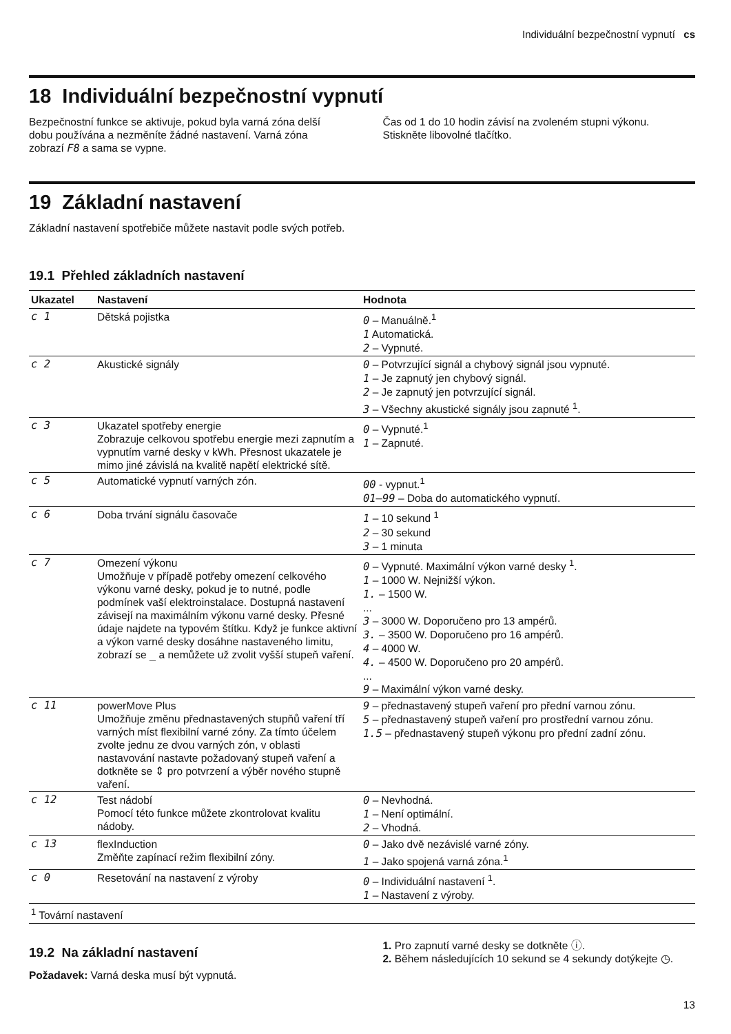Individuální bezpečnostní vypnutí cs
18 Individuální bezpečnostní vypnutí
Bezpečnostní funkce se aktivuje, pokud byla varná zóna delší dobu používána a nezměníte žádné nastavení. Varná zóna zobrazí F8 a sama se vypne.
Čas od 1 do 10 hodin závisí na zvoleném stupni výkonu.
Stiskněte libovolné tlačítko.
19 Základní nastavení
Základní nastavení spotřebiče můžete nastavit podle svých potřeb.
19.1 Přehled základních nastavení
| Ukazatel | Nastavení | Hodnota |
| --- | --- | --- |
| c 1 | Dětská pojistka | 0 – Manuálně.<sup>1</sup> 1 Automatická. 2 – Vypnuté. |
| c 2 | Akustické signály | 0 – Potvrzující signál a chybový signál jsou vypnuté. 1 – Je zapnutý jen chybový signál. 2 – Je zapnutý jen potvrzující signál. 3 – Všechny akustické signály jsou zapnuté <sup>1</sup>. |
| c 3 | Ukazatel spotřeby energie Zobrazuje celkovou spotřebu energie mezi zapnutím a vypnutím varné desky v kWh. Přesnost ukazatele je mimo jiné závislá na kvalitě napětí elektrické sítě. | 0 – Vypnuté.<sup>1</sup> 1 – Zapnuté. |
| c 5 | Automatické vypnutí varných zón. | 00 - vypnut.<sup>1</sup> 01–99 – Doba do automatického vypnutí. |
| c 6 | Doba trvání signálu časovače | 1 – 10 sekund <sup>1</sup> 2 – 30 sekund 3 – 1 minuta |
| c 7 | Omezení výkonu Umožňuje v případě potřeby omezení celkového výkonu varné desky, pokud je to nutné, podle podmínek vaší elektroinstalace. Dostupná nastavení závisejí na maximálním výkonu varné desky. Přesné údaje najdete na typovém štítku. Když je funkce aktivní a výkon varné desky dosáhne nastaveného limitu, zobrazí se _ a nemůžete už zvolit vyšší stupeň vaření. | 0 – Vypnuté. Maximální výkon varné desky <sup>1</sup>. 1 – 1000 W. Nejnižší výkon. 1. – 1500 W. ... 3 – 3000 W. Doporučeno pro 13 ampérů. 3. – 3500 W. Doporučeno pro 16 ampérů. 4 – 4000 W. 4. – 4500 W. Doporučeno pro 20 ampérů. ... 9 – Maximální výkon varné desky. |
| c 11 | powerMove Plus Umožňuje změnu přednastavených stupňů vaření tří varných míst flexibilní varné zóny. Za tímto účelem zvolte jednu ze dvou varných zón, v oblasti nastavování nastavte požadovaný stupeň vaření a dotkněte se ⇕ pro potvrzení a výběr nového stupně vaření. | 9 – přednastavený stupeň vaření pro přední varnou zónu. 5 – přednastavený stupeň vaření pro prostřední varnou zónu. 1.5 – přednastavený stupeň výkonu pro přední zadní zónu. |
| c 12 | Test nádobí Pomocí této funkce můžete zkontrolovat kvalitu nádoby. | 0 – Nevhodná. 1 – Není optimální. 2 – Vhodná. |
| c 13 | flexInduction Změňte zapínací režim flexibilní zóny. | 0 – Jako dvě nezávislé varné zóny. 1 – Jako spojená varná zóna.<sup>1</sup> |
| c 0 | Resetování na nastavení z výroby | 0 – Individuální nastavení <sup>1</sup>. 1 – Nastavení z výroby. |
<sup>1</sup> Tovární nastavení
19.2 Na základní nastavení
Požadavek: Varná deska musí být vypnutá.
1. Pro zapnutí varné desky se dotkněte ⓘ.
2. Během následujících 10 sekund se 4 sekundy dotýkejte ◷.
13